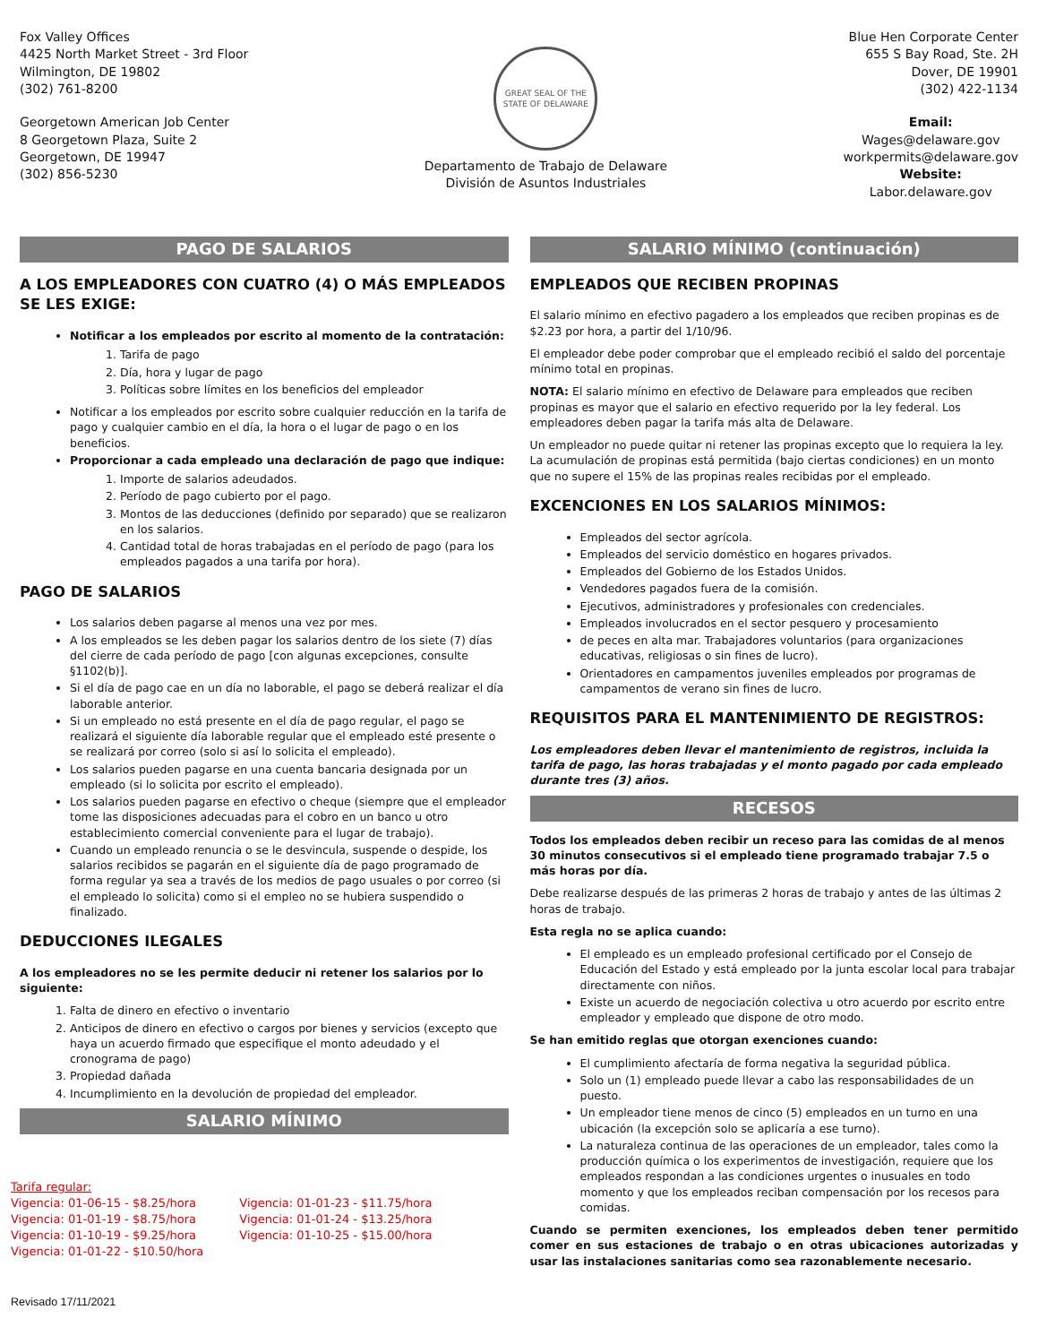Fox Valley Offices
4425 North Market Street - 3rd Floor
Wilmington, DE 19802
(302) 761-8200
Georgetown American Job Center
8 Georgetown Plaza, Suite 2
Georgetown, DE 19947
(302) 856-5230
GREAT SEAL OF THE STATE OF DELAWARE
Departamento de Trabajo de Delaware
División de Asuntos Industriales
Blue Hen Corporate Center
655 S Bay Road, Ste. 2H
Dover, DE 19901
(302) 422-1134
Email:
Wages@delaware.gov
workpermits@delaware.gov
Website:
Labor.delaware.gov
PAGO DE SALARIOS
A LOS EMPLEADORES CON CUATRO (4) O MÁS EMPLEADOS SE LES EXIGE:
Notificar a los empleados por escrito al momento de la contratación:
1. Tarifa de pago
2. Día, hora y lugar de pago
3. Políticas sobre límites en los beneficios del empleador
Notificar a los empleados por escrito sobre cualquier reducción en la tarifa de pago y cualquier cambio en el día, la hora o el lugar de pago o en los beneficios.
Proporcionar a cada empleado una declaración de pago que indique:
1. Importe de salarios adeudados.
2. Período de pago cubierto por el pago.
3. Montos de las deducciones (definido por separado) que se realizaron en los salarios.
4. Cantidad total de horas trabajadas en el período de pago (para los empleados pagados a una tarifa por hora).
PAGO DE SALARIOS
Los salarios deben pagarse al menos una vez por mes.
A los empleados se les deben pagar los salarios dentro de los siete (7) días del cierre de cada período de pago [con algunas excepciones, consulte §1102(b)].
Si el día de pago cae en un día no laborable, el pago se deberá realizar el día laborable anterior.
Si un empleado no está presente en el día de pago regular, el pago se realizará el siguiente día laborable regular que el empleado esté presente o se realizará por correo (solo si así lo solicita el empleado).
Los salarios pueden pagarse en una cuenta bancaria designada por un empleado (si lo solicita por escrito el empleado).
Los salarios pueden pagarse en efectivo o cheque (siempre que el empleador tome las disposiciones adecuadas para el cobro en un banco u otro establecimiento comercial conveniente para el lugar de trabajo).
Cuando un empleado renuncia o se le desvincula, suspende o despide, los salarios recibidos se pagarán en el siguiente día de pago programado de forma regular ya sea a través de los medios de pago usuales o por correo (si el empleado lo solicita) como si el empleo no se hubiera suspendido o finalizado.
DEDUCCIONES ILEGALES
A los empleadores no se les permite deducir ni retener los salarios por lo siguiente:
1. Falta de dinero en efectivo o inventario
2. Anticipos de dinero en efectivo o cargos por bienes y servicios (excepto que haya un acuerdo firmado que especifique el monto adeudado y el cronograma de pago)
3. Propiedad dañada
4. Incumplimiento en la devolución de propiedad del empleador.
SALARIO MÍNIMO
Tarifa regular:
Vigencia: 01-06-15 - $8.25/hora
Vigencia: 01-01-19 - $8.75/hora
Vigencia: 01-10-19 - $9.25/hora
Vigencia: 01-01-22 - $10.50/hora
Vigencia: 01-01-23 - $11.75/hora
Vigencia: 01-01-24 - $13.25/hora
Vigencia: 01-10-25 - $15.00/hora
Revisado 17/11/2021
SALARIO MÍNIMO (continuación)
EMPLEADOS QUE RECIBEN PROPINAS
El salario mínimo en efectivo pagadero a los empleados que reciben propinas es de $2.23 por hora, a partir del 1/10/96.
El empleador debe poder comprobar que el empleado recibió el saldo del porcentaje mínimo total en propinas.
NOTA: El salario mínimo en efectivo de Delaware para empleados que reciben propinas es mayor que el salario en efectivo requerido por la ley federal. Los empleadores deben pagar la tarifa más alta de Delaware.
Un empleador no puede quitar ni retener las propinas excepto que lo requiera la ley. La acumulación de propinas está permitida (bajo ciertas condiciones) en un monto que no supere el 15% de las propinas reales recibidas por el empleado.
EXCENCIONES EN LOS SALARIOS MÍNIMOS:
Empleados del sector agrícola.
Empleados del servicio doméstico en hogares privados.
Empleados del Gobierno de los Estados Unidos.
Vendedores pagados fuera de la comisión.
Ejecutivos, administradores y profesionales con credenciales.
Empleados involucrados en el sector pesquero y procesamiento
de peces en alta mar. Trabajadores voluntarios (para organizaciones educativas, religiosas o sin fines de lucro).
Orientadores en campamentos juveniles empleados por programas de campamentos de verano sin fines de lucro.
REQUISITOS PARA EL MANTENIMIENTO DE REGISTROS:
Los empleadores deben llevar el mantenimiento de registros, incluida la tarifa de pago, las horas trabajadas y el monto pagado por cada empleado durante tres (3) años.
RECESOS
Todos los empleados deben recibir un receso para las comidas de al menos 30 minutos consecutivos si el empleado tiene programado trabajar 7.5 o más horas por día.
Debe realizarse después de las primeras 2 horas de trabajo y antes de las últimas 2 horas de trabajo.
Esta regla no se aplica cuando:
El empleado es un empleado profesional certificado por el Consejo de Educación del Estado y está empleado por la junta escolar local para trabajar directamente con niños.
Existe un acuerdo de negociación colectiva u otro acuerdo por escrito entre empleador y empleado que dispone de otro modo.
Se han emitido reglas que otorgan exenciones cuando:
El cumplimiento afectaría de forma negativa la seguridad pública.
Solo un (1) empleado puede llevar a cabo las responsabilidades de un puesto.
Un empleador tiene menos de cinco (5) empleados en un turno en una ubicación (la excepción solo se aplicaría a ese turno).
La naturaleza continua de las operaciones de un empleador, tales como la producción química o los experimentos de investigación, requiere que los empleados respondan a las condiciones urgentes o inusuales en todo momento y que los empleados reciban compensación por los recesos para comidas.
Cuando se permiten exenciones, los empleados deben tener permitido comer en sus estaciones de trabajo o en otras ubicaciones autorizadas y usar las instalaciones sanitarias como sea razonablemente necesario.